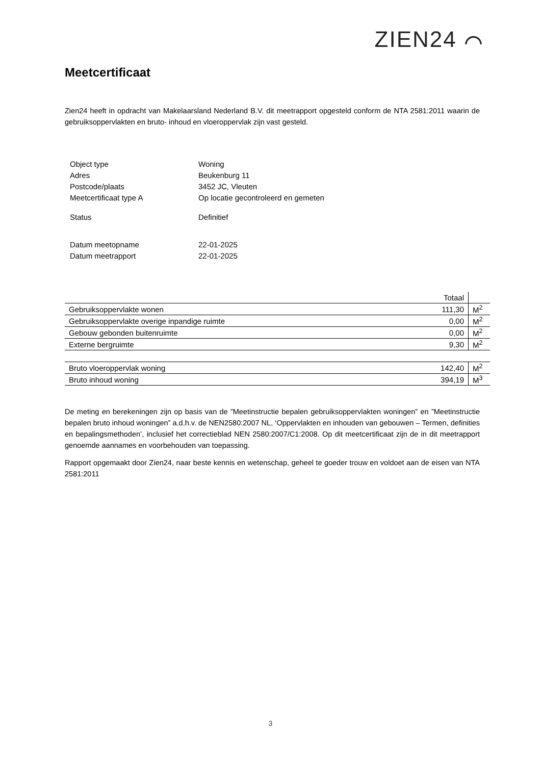ZIEN24 ⌒
Meetcertificaat
Zien24 heeft in opdracht van Makelaarsland Nederland B.V. dit meetrapport opgesteld conform de NTA 2581:2011 waarin de gebruiksoppervlakten en bruto- inhoud en vloeroppervlak zijn vast gesteld.
| Object type | Woning |
| Adres | Beukenburg 11 |
| Postcode/plaats | 3452 JC, Vleuten |
| Meetcertificaat type A | Op locatie gecontroleerd en gemeten |
| Status | Definitief |
| Datum meetopname | 22-01-2025 |
| Datum meetrapport | 22-01-2025 |
| | Totaal | |
| --- | --- | --- |
| Gebruiksoppervlakte wonen | 111,30 | M<sup>2</sup> |
| Gebruiksoppervlakte overige inpandige ruimte | 0,00 | M<sup>2</sup> |
| Gebouw gebonden buitenruimte | 0,00 | M<sup>2</sup> |
| Externe bergruimte | 9,30 | M<sup>2</sup> |
| Bruto vloeroppervlak woning | 142,40 | M<sup>2</sup> |
| Bruto inhoud woning | 394,19 | M<sup>3</sup> |
De meting en berekeningen zijn op basis van de ”Meetinstructie bepalen gebruiksoppervlakten woningen” en ”Meetinstructie bepalen bruto inhoud woningen” a.d.h.v. de NEN2580:2007 NL, ‘Oppervlakten en inhouden van gebouwen – Termen, definities en bepalingsmethoden’, inclusief het correctieblad NEN 2580:2007/C1:2008. Op dit meetcertificaat zijn de in dit meetrapport genoemde aannames en voorbehouden van toepassing.
Rapport opgemaakt door Zien24, naar beste kennis en wetenschap, geheel te goeder trouw en voldoet aan de eisen van NTA 2581:2011
3